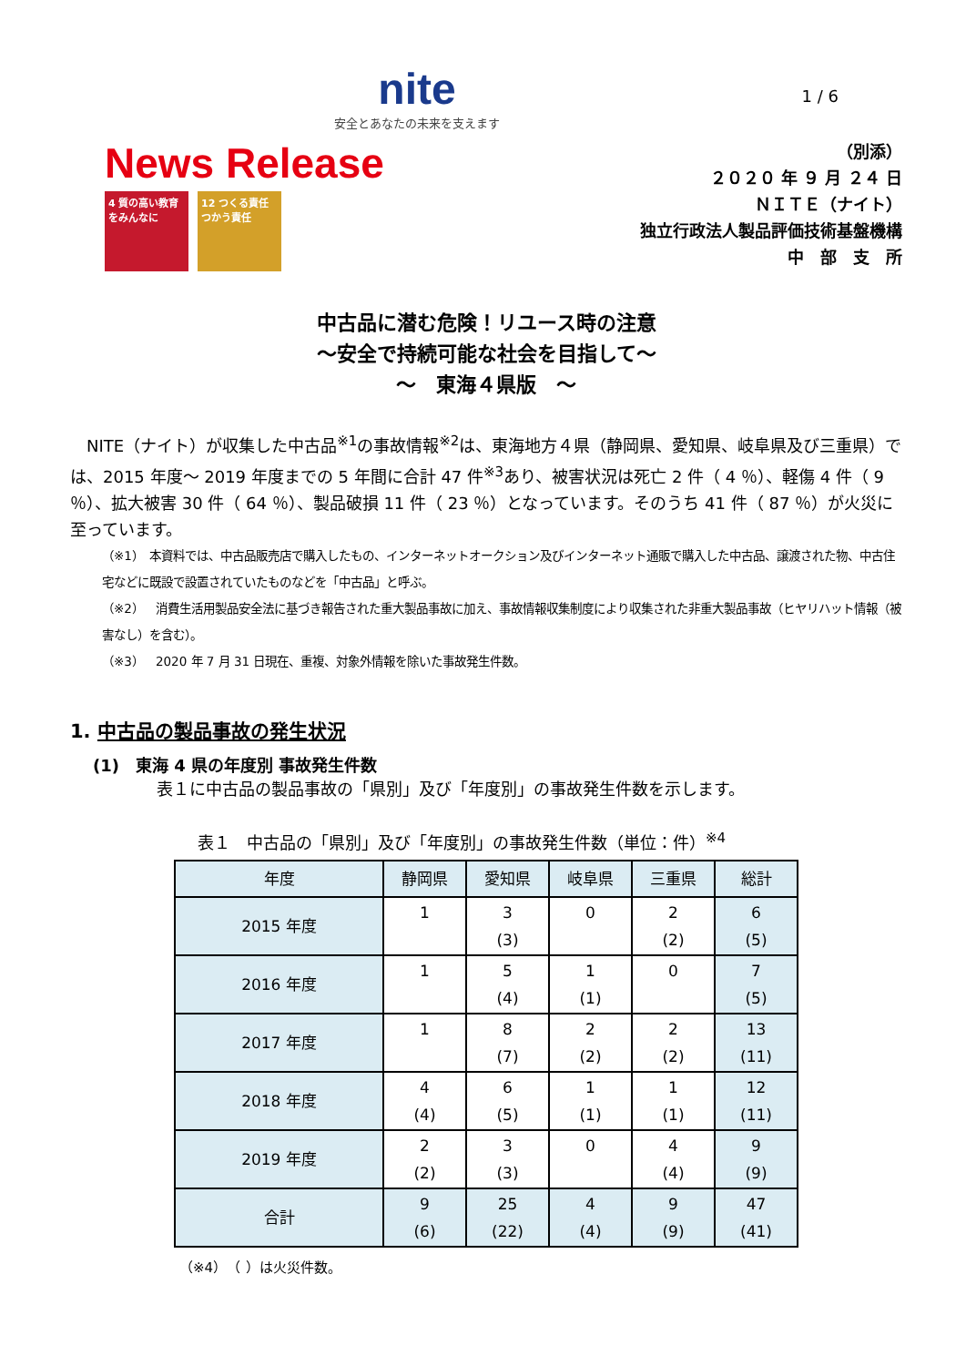nite
安全とあなたの未来を支えます
1 / 6
News Release
4 質の高い教育をみんなに
12 つくる責任 つかう責任
（別添）
２０２０ 年 ９ 月 ２４ 日
ＮＩＴＥ（ナイト）
独立行政法人製品評価技術基盤機構
中　部　支　所
中古品に潜む危険！リユース時の注意
～安全で持続可能な社会を目指して～
～　東海４県版　～
　NITE（ナイト）が収集した中古品<sup>※1</sup>の事故情報<sup>※2</sup>は、東海地方４県（静岡県、愛知県、岐阜県及び三重県）では、2015 年度～ 2019 年度までの 5 年間に合計 47 件<sup>※3</sup>あり、被害状況は死亡 2 件（ 4 ％）、軽傷 4 件（ 9 ％）、拡大被害 30 件（ 64 ％）、製品破損 11 件（ 23 ％）となっています。そのうち 41 件（ 87 ％）が火災に至っています。
（※1）　本資料では、中古品販売店で購入したもの、インターネットオークション及びインターネット通販で購入した中古品、譲渡された物、中古住宅などに既設で設置されていたものなどを「中古品」と呼ぶ。
（※2）　消費生活用製品安全法に基づき報告された重大製品事故に加え、事故情報収集制度により収集された非重大製品事故（ヒヤリハット情報（被害なし）を含む）。
（※3）　2020 年 7 月 31 日現在、重複、対象外情報を除いた事故発生件数。
1. 中古品の製品事故の発生状況
(1)　東海 4 県の年度別 事故発生件数
表１に中古品の製品事故の「県別」及び「年度別」の事故発生件数を示します。
表１　中古品の「県別」及び「年度別」の事故発生件数（単位：件）<sup>※4</sup>
| 年度 | 静岡県 | 愛知県 | 岐阜県 | 三重県 | 総計 |
| --- | --- | --- | --- | --- | --- |
| 2015 年度 | 1 | 3 (3) | 0 | 2 (2) | 6 (5) |
| 2016 年度 | 1 | 5 (4) | 1 (1) | 0 | 7 (5) |
| 2017 年度 | 1 | 8 (7) | 2 (2) | 2 (2) | 13 (11) |
| 2018 年度 | 4 (4) | 6 (5) | 1 (1) | 1 (1) | 12 (11) |
| 2019 年度 | 2 (2) | 3 (3) | 0 | 4 (4) | 9 (9) |
| 合計 | 9 (6) | 25 (22) | 4 (4) | 9 (9) | 47 (41) |
（※4）　（ ）は火災件数。